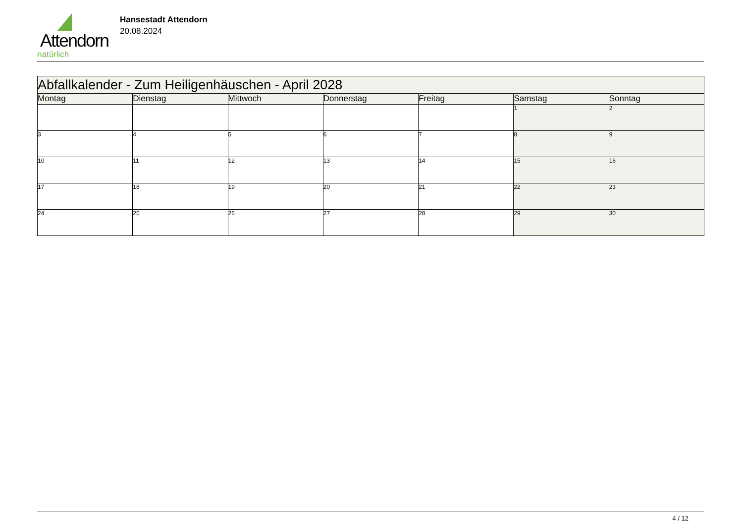Attendorn
natürlich
Hansestadt Attendorn
20.08.2024
| Abfallkalender - Zum Heiligenhäuschen - April 2028 | | | | | | |
| Montag | Dienstag | Mittwoch | Donnerstag | Freitag | Samstag | Sonntag |
| | | | | | 1 | 2 |
| 3 | 4 | 5 | 6 | 7 | 8 | 9 |
| 10 | 11 | 12 | 13 | 14 | 15 | 16 |
| 17 | 18 | 19 | 20 | 21 | 22 | 23 |
| 24 | 25 | 26 | 27 | 28 | 29 | 30 |
4 / 12